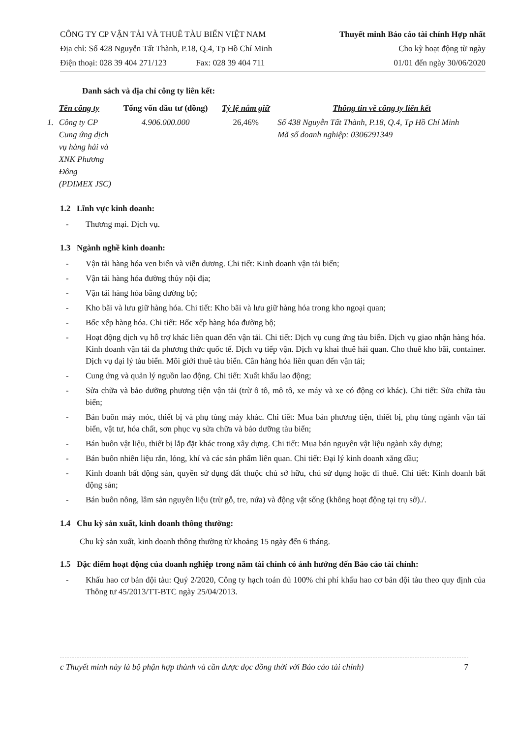CÔNG TY CP VẬN TẢI VÀ THUÊ TÀU BIỂN VIỆT NAM
Địa chỉ: Số 428 Nguyễn Tất Thành, P.18, Q.4, Tp Hồ Chí Minh
Điện thoại: 028 39 404 271/123 Fax: 028 39 404 711
Thuyết minh Báo cáo tài chính Hợp nhất
Cho kỳ hoạt động từ ngày
01/01 đến ngày 30/06/2020
Danh sách và địa chỉ công ty liên kết:
| | Tên công ty | Tổng vốn đầu tư (đồng) | Tỷ lệ nắm giữ | Thông tin về công ty liên kết |
| --- | --- | --- | --- | --- |
| 1. | Công ty CP Cung ứng dịch vụ hàng hải và XNK Phương Đông (PDIMEX JSC) | 4.906.000.000 | 26,46% | Số 438 Nguyễn Tất Thành, P.18, Q.4, Tp Hồ Chí Minh Mã số doanh nghiệp: 0306291349 |
1.2 Lĩnh vực kinh doanh:
- Thương mại. Dịch vụ.
1.3 Ngành nghề kinh doanh:
- Vận tải hàng hóa ven biển và viễn dương. Chi tiết: Kinh doanh vận tải biển;
- Vận tải hàng hóa đường thủy nội địa;
- Vận tải hàng hóa bằng đường bộ;
- Kho bãi và lưu giữ hàng hóa. Chi tiết: Kho bãi và lưu giữ hàng hóa trong kho ngoại quan;
- Bốc xếp hàng hóa. Chi tiết: Bốc xếp hàng hóa đường bộ;
- Hoạt động dịch vụ hỗ trợ khác liên quan đến vận tải. Chi tiết: Dịch vụ cung ứng tàu biển. Dịch vụ giao nhận hàng hóa. Kinh doanh vận tải đa phương thức quốc tế. Dịch vụ tiếp vận. Dịch vụ khai thuê hải quan. Cho thuê kho bãi, container. Dịch vụ đại lý tàu biển. Môi giới thuê tàu biển. Cân hàng hóa liên quan đến vận tải;
- Cung ứng và quản lý nguồn lao động. Chi tiết: Xuất khẩu lao động;
- Sửa chữa và bảo dưỡng phương tiện vận tải (trừ ô tô, mô tô, xe máy và xe có động cơ khác). Chi tiết: Sửa chữa tàu biển;
- Bán buôn máy móc, thiết bị và phụ tùng máy khác. Chi tiết: Mua bán phương tiện, thiết bị, phụ tùng ngành vận tải biển, vật tư, hóa chất, sơn phục vụ sửa chữa và bảo dưỡng tàu biển;
- Bán buôn vật liệu, thiết bị lắp đặt khác trong xây dựng. Chi tiết: Mua bán nguyên vật liệu ngành xây dựng;
- Bán buôn nhiên liệu rắn, lỏng, khí và các sản phẩm liên quan. Chi tiết: Đại lý kinh doanh xăng dầu;
- Kinh doanh bất động sản, quyền sử dụng đất thuộc chủ sở hữu, chủ sử dụng hoặc đi thuê. Chi tiết: Kinh doanh bất động sản;
- Bán buôn nông, lâm sản nguyên liệu (trừ gỗ, tre, nứa) và động vật sống (không hoạt động tại trụ sở)./.
1.4 Chu kỳ sản xuất, kinh doanh thông thường:
Chu kỳ sản xuất, kinh doanh thông thường từ khoảng 15 ngày đến 6 tháng.
1.5 Đặc điểm hoạt động của doanh nghiệp trong năm tài chính có ảnh hưởng đến Báo cáo tài chính:
- Khấu hao cơ bản đội tàu: Quý 2/2020, Công ty hạch toán đủ 100% chi phí khấu hao cơ bản đội tàu theo quy định của Thông tư 45/2013/TT-BTC ngày 25/04/2013.
c Thuyết minh này là bộ phận hợp thành và cần được đọc đồng thời với Báo cáo tài chính) 7